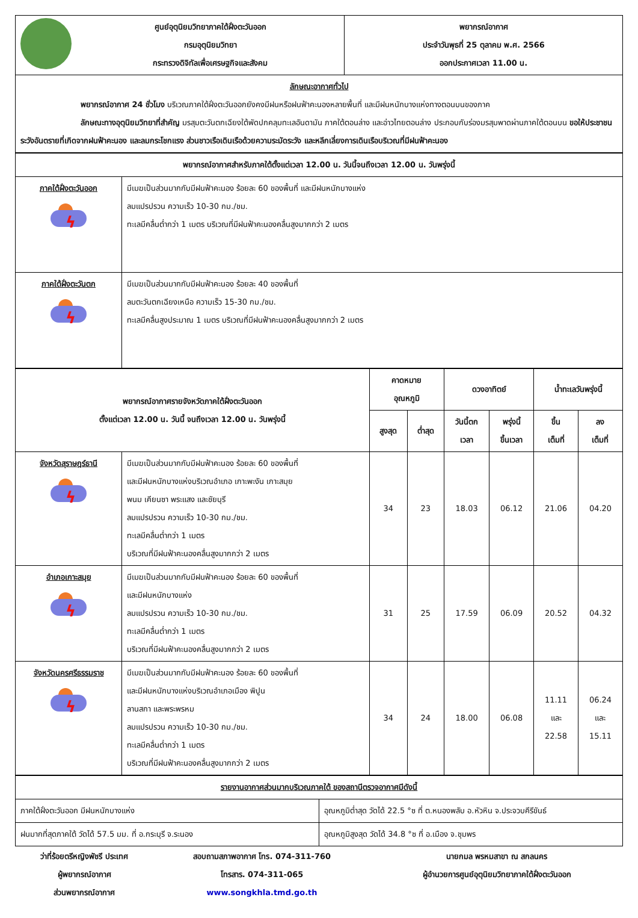| | ศูนย์อุตุนิยมวิทยาภาคใต้ฝั่งตะวันออก กรมอุตุนิยมวิทยา กระทรวงดิจิทัลเพื่อเศรษฐกิจและสังคม | พยากรณ์อากาศ ประจำวันพุธที่ 25 ตุลาคม พ.ศ. 2566 ออกประกาศเวลา 11.00 น. |
| ลักษณะอากาศทั่วไป พยากรณ์อากาศ 24 ชั่วโมง บริเวณภาคใต้ฝั่งตะวันออกยังคงมีฝนหรือฝนฟ้าคะนองหลายพื้นที่ และมีฝนหนักบางแห่งทางตอนบนของภาค ลักษณะทางอุตุนิยมวิทยาที่สำคัญ มรสุมตะวันตกเฉียงใต้พัดปกคลุมทะเลอันดามัน ภาคใต้ตอนล่าง และอ่าวไทยตอนล่าง ประกอบกับร่องมรสุมพาดผ่านภาคใต้ตอนบน ขอให้ประชาชนระวังอันตรายที่เกิดจากฝนฟ้าคะนอง และลมกระโชกแรง ส่วนชาวเรือเดินเรือด้วยความระมัดระวัง และหลีกเลี่ยงการเดินเรือบริเวณที่มีฝนฟ้าคะนอง | | |
| พยากรณ์อากาศสำหรับภาคใต้ตั้งแต่เวลา 12.00 น. วันนี้จนถึงเวลา 12.00 น. วันพรุ่งนี้ | |
| ภาคใต้ฝั่งตะวันออก ϟ | มีเมฆเป็นส่วนมากกับมีฝนฟ้าคะนอง ร้อยละ 60 ของพื้นที่ และมีฝนหนักบางแห่ง ลมแปรปรวน ความเร็ว 10-30 กม./ชม. ทะเลมีคลื่นต่ำกว่า 1 เมตร บริเวณที่มีฝนฟ้าคะนองคลื่นสูงมากกว่า 2 เมตร |
| ภาคใต้ฝั่งตะวันตก ϟ | มีเมฆเป็นส่วนมากกับมีฝนฟ้าคะนอง ร้อยละ 40 ของพื้นที่ ลมตะวันตกเฉียงเหนือ ความเร็ว 15-30 กม./ชม. ทะเลมีคลื่นสูงประมาณ 1 เมตร บริเวณที่มีฝนฟ้าคะนองคลื่นสูงมากกว่า 2 เมตร |
| พยากรณ์อากาศรายจังหวัดภาคใต้ฝั่งตะวันออก ตั้งแต่เวลา 12.00 น. วันนี้ จนถึงเวลา 12.00 น. วันพรุ่งนี้ | | คาดหมาย อุณหภูมิ | | ดวงอาทิตย์ | | น้ำทะเลวันพรุ่งนี้ | |
| --- | --- | --- | --- | --- | --- | --- | --- |
| | | สูงสุด | ต่ำสุด | วันนี้ตก เวลา | พรุ่งนี้ ขึ้นเวลา | ขึ้น เต็มที่ | ลง เต็มที่ |
| จังหวัดสุราษฎร์ธานี ϟ | มีเมฆเป็นส่วนมากกับมีฝนฟ้าคะนอง ร้อยละ 60 ของพื้นที่ และมีฝนหนักบางแห่งบริเวณอำเภอ เกาะพะงัน เกาะสมุย พนม เคียนซา พระแสง และชัยบุรี ลมแปรปรวน ความเร็ว 10-30 กม./ชม. ทะเลมีคลื่นต่ำกว่า 1 เมตร บริเวณที่มีฝนฟ้าคะนองคลื่นสูงมากกว่า 2 เมตร | 34 | 23 | 18.03 | 06.12 | 21.06 | 04.20 |
| อำเภอเกาะสมุย ϟ | มีเมฆเป็นส่วนมากกับมีฝนฟ้าคะนอง ร้อยละ 60 ของพื้นที่ และมีฝนหนักบางแห่ง ลมแปรปรวน ความเร็ว 10-30 กม./ชม. ทะเลมีคลื่นต่ำกว่า 1 เมตร บริเวณที่มีฝนฟ้าคะนองคลื่นสูงมากกว่า 2 เมตร | 31 | 25 | 17.59 | 06.09 | 20.52 | 04.32 |
| จังหวัดนครศรีธรรมราช ϟ | มีเมฆเป็นส่วนมากกับมีฝนฟ้าคะนอง ร้อยละ 60 ของพื้นที่ และมีฝนหนักบางแห่งบริเวณอำเภอเมือง พิปูน ลานสกา และพระพรหม ลมแปรปรวน ความเร็ว 10-30 กม./ชม. ทะเลมีคลื่นต่ำกว่า 1 เมตร บริเวณที่มีฝนฟ้าคะนองคลื่นสูงมากกว่า 2 เมตร | 34 | 24 | 18.00 | 06.08 | 11.11 และ 22.58 | 06.24 และ 15.11 |
| รายงานอากาศส่วนมากบริเวณภาคใต้ ของสถานีตรวจอากาศมีดังนี้ | |
| ภาคใต้ฝั่งตะวันออก มีฝนหนักบางแห่ง | อุณหภูมิต่ำสุด วัดได้ 22.5 °ซ ที่ ต.หนองพลับ อ.หัวหิน จ.ประจวบคีรีขันธ์ |
| ฝนมากที่สุดภาคใต้ วัดได้ 57.5 มม. ที่ อ.กระบุรี จ.ระนอง | อุณหภูมิสูงสุด วัดได้ 34.8 °ซ ที่ อ.เมือง จ.ชุมพร |
ว่าที่ร้อยตรีหญิงพัชรี ประเทศ
ผู้พยากรณ์อากาศ
ส่วนพยากรณ์อากาศ
สอบถามสภาพอากาศ โทร. 074-311-760
โทรสาร. 074-311-065
www.songkhla.tmd.go.th
นายกมล พรหมสาขา ณ สกลนคร
ผู้อำนวยการศูนย์อุตุนิยมวิทยาภาคใต้ฝั่งตะวันออก